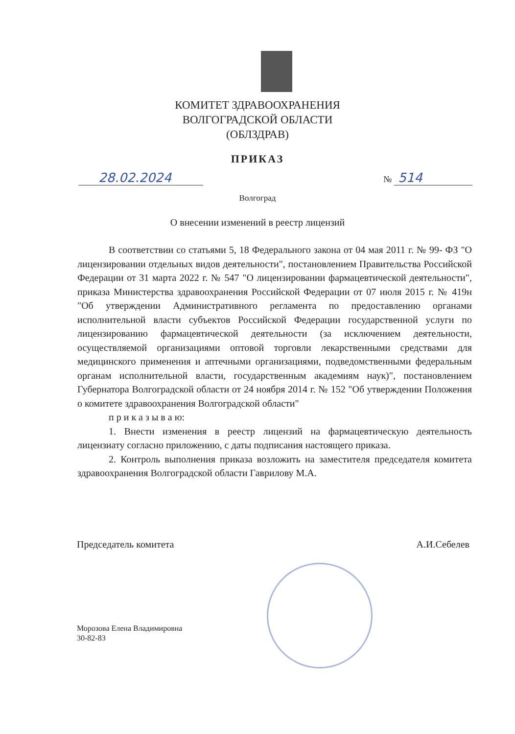КОМИТЕТ ЗДРАВООХРАНЕНИЯ
ВОЛГОГРАДСКОЙ ОБЛАСТИ
(ОБЛЗДРАВ)
ПРИКАЗ
28.02.2024
№ 514
Волгоград
О внесении изменений в реестр лицензий
В соответствии со статьями 5, 18 Федерального закона от 04 мая 2011 г. № 99- ФЗ "О лицензировании отдельных видов деятельности", постановлением Правительства Российской Федерации от 31 марта 2022 г. № 547 "О лицензировании фармацевтической деятельности", приказа Министерства здравоохранения Российской Федерации от 07 июля 2015 г. № 419н "Об утверждении Административного регламента по предоставлению органами исполнительной власти субъектов Российской Федерации государственной услуги по лицензированию фармацевтической деятельности (за исключением деятельности, осуществляемой организациями оптовой торговли лекарственными средствами для медицинского применения и аптечными организациями, подведомственными федеральным органам исполнительной власти, государственным академиям наук)", постановлением Губернатора Волгоградской области от 24 ноября 2014 г. № 152 "Об утверждении Положения о комитете здравоохранения Волгоградской области"
п р и к а з ы в а ю:
1. Внести изменения в реестр лицензий на фармацевтическую деятельность лицензиату согласно приложению, с даты подписания настоящего приказа.
2. Контроль выполнения приказа возложить на заместителя председателя комитета здравоохранения Волгоградской области Гаврилову М.А.
Председатель комитета А.И.Себелев
Морозова Елена Владимировна
30-82-83